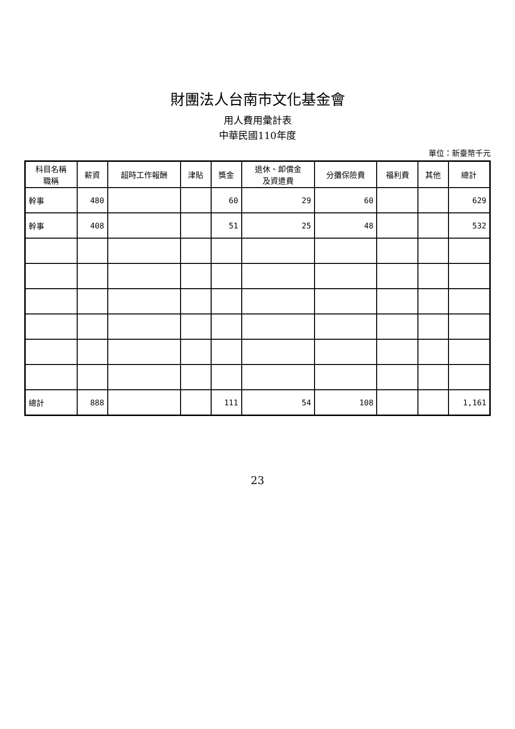財團法人台南市文化基金會
用人費用彙計表
中華民國110年度
單位：新臺幣千元
| 科目名稱 職稱 | 薪資 | 超時工作報酬 | 津貼 | 獎金 | 退休、卹償金 及資遣費 | 分攤保險費 | 福利費 | 其他 | 總計 |
| --- | --- | --- | --- | --- | --- | --- | --- | --- | --- |
| 幹事 | 480 | | | 60 | 29 | 60 | | | 629 |
| 幹事 | 408 | | | 51 | 25 | 48 | | | 532 |
| 總計 | 888 | | | 111 | 54 | 108 | | | 1,161 |
23